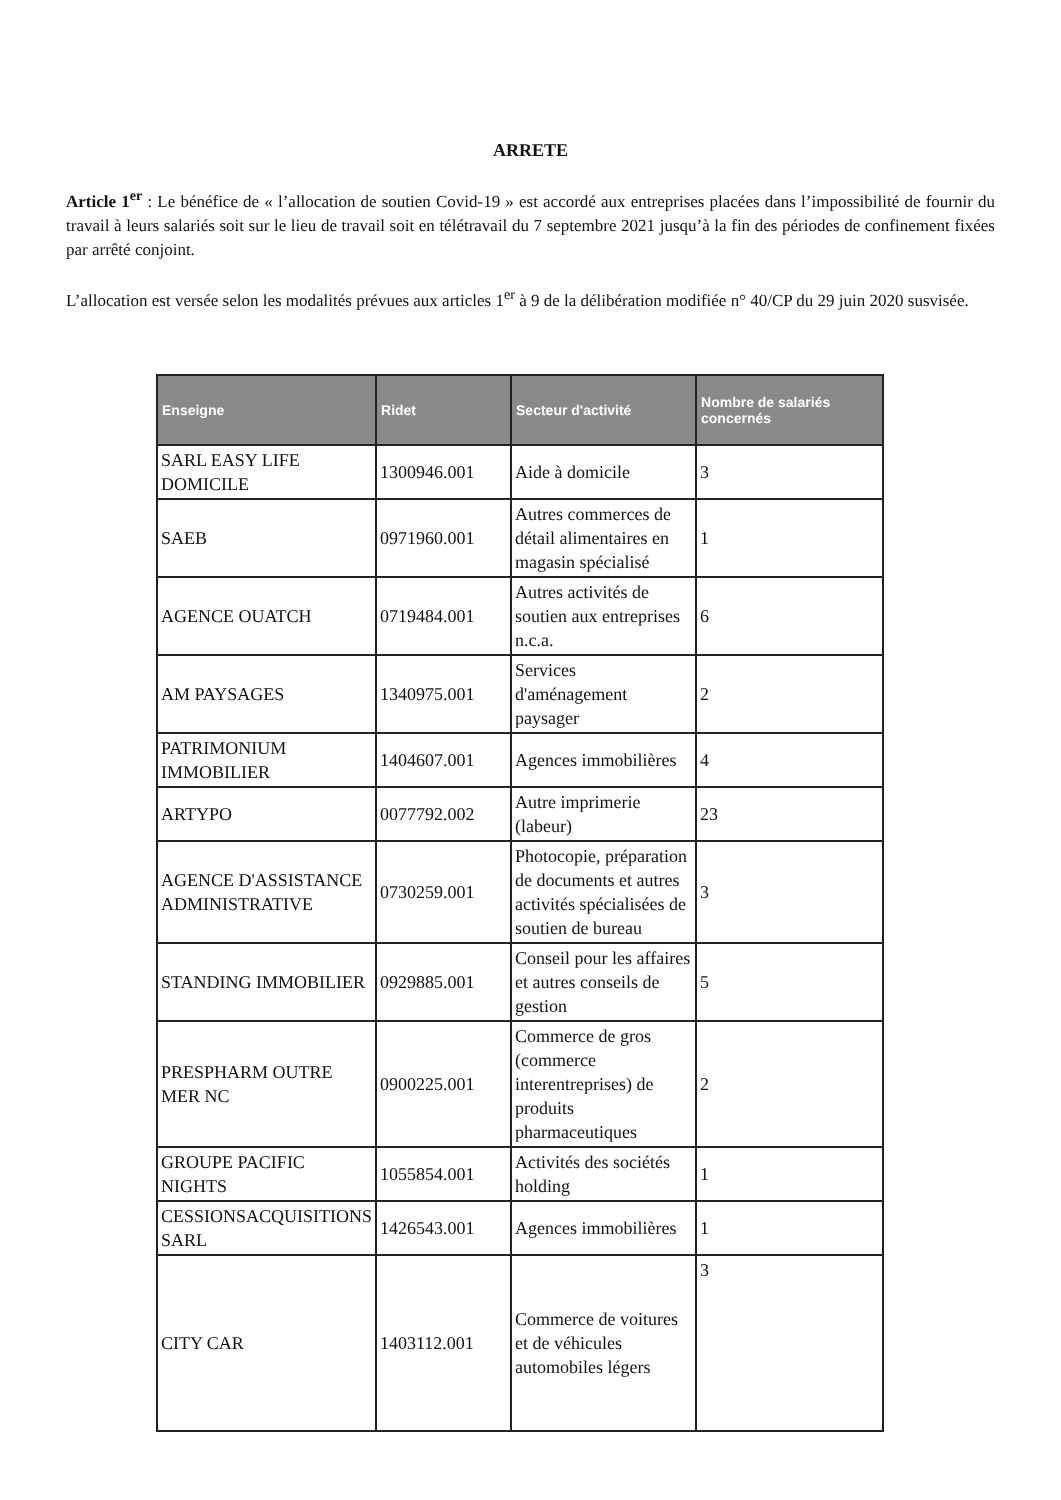ARRETE
Article 1<sup>er</sup> : Le bénéfice de « l’allocation de soutien Covid-19 » est accordé aux entreprises placées dans l’impossibilité de fournir du travail à leurs salariés soit sur le lieu de travail soit en télétravail du 7 septembre 2021 jusqu’à la fin des périodes de confinement fixées par arrêté conjoint.
L’allocation est versée selon les modalités prévues aux articles 1<sup>er</sup> à 9 de la délibération modifiée n° 40/CP du 29 juin 2020 susvisée.
| Enseigne | Ridet | Secteur d'activité | Nombre de salariés concernés |
| --- | --- | --- | --- |
| SARL EASY LIFE DOMICILE | 1300946.001 | Aide à domicile | 3 |
| SAEB | 0971960.001 | Autres commerces de détail alimentaires en magasin spécialisé | 1 |
| AGENCE OUATCH | 0719484.001 | Autres activités de soutien aux entreprises n.c.a. | 6 |
| AM PAYSAGES | 1340975.001 | Services d'aménagement paysager | 2 |
| PATRIMONIUM IMMOBILIER | 1404607.001 | Agences immobilières | 4 |
| ARTYPO | 0077792.002 | Autre imprimerie (labeur) | 23 |
| AGENCE D'ASSISTANCE ADMINISTRATIVE | 0730259.001 | Photocopie, préparation de documents et autres activités spécialisées de soutien de bureau | 3 |
| STANDING IMMOBILIER | 0929885.001 | Conseil pour les affaires et autres conseils de gestion | 5 |
| PRESPHARM OUTRE MER NC | 0900225.001 | Commerce de gros (commerce interentreprises) de produits pharmaceutiques | 2 |
| GROUPE PACIFIC NIGHTS | 1055854.001 | Activités des sociétés holding | 1 |
| CESSIONSACQUISITIONS SARL | 1426543.001 | Agences immobilières | 1 |
| CITY CAR | 1403112.001 | Commerce de voitures et de véhicules automobiles légers | 3 |